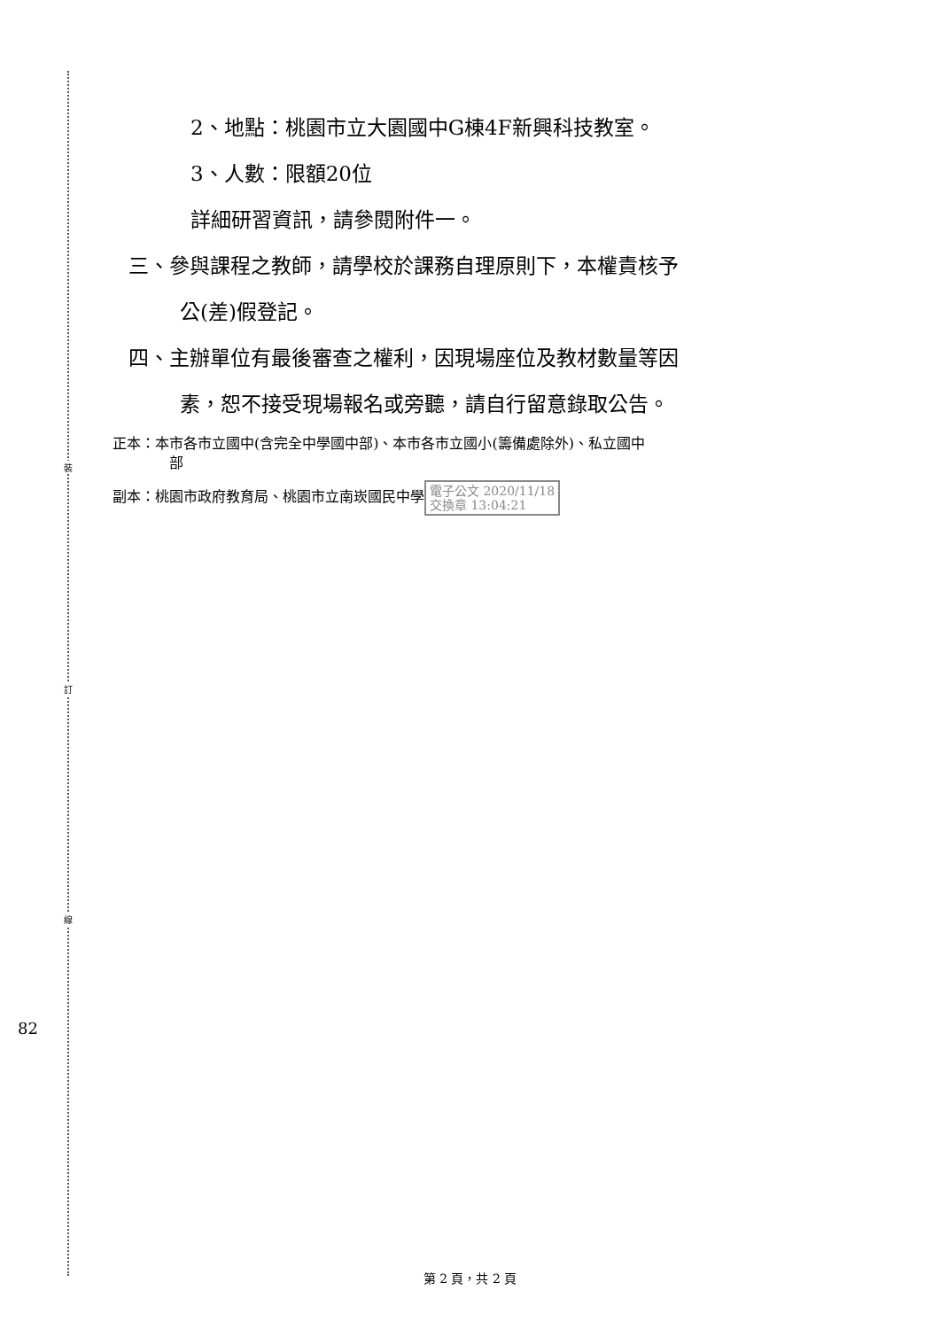裝
訂
線
82
2、地點：桃園市立大園國中G棟4F新興科技教室。
3、人數：限額20位
詳細研習資訊，請參閱附件一。
三、參與課程之教師，請學校於課務自理原則下，本權責核予
公(差)假登記。
四、主辦單位有最後審查之權利，因現場座位及教材數量等因
素，恕不接受現場報名或旁聽，請自行留意錄取公告。
正本：本市各市立國中(含完全中學國中部)、本市各市立國小(籌備處除外)、私立國中
部
副本：桃園市政府教育局、桃園市立南崁國民中學 電子公文 2020/11/18
交換章 13:04:21
第 2 頁，共 2 頁